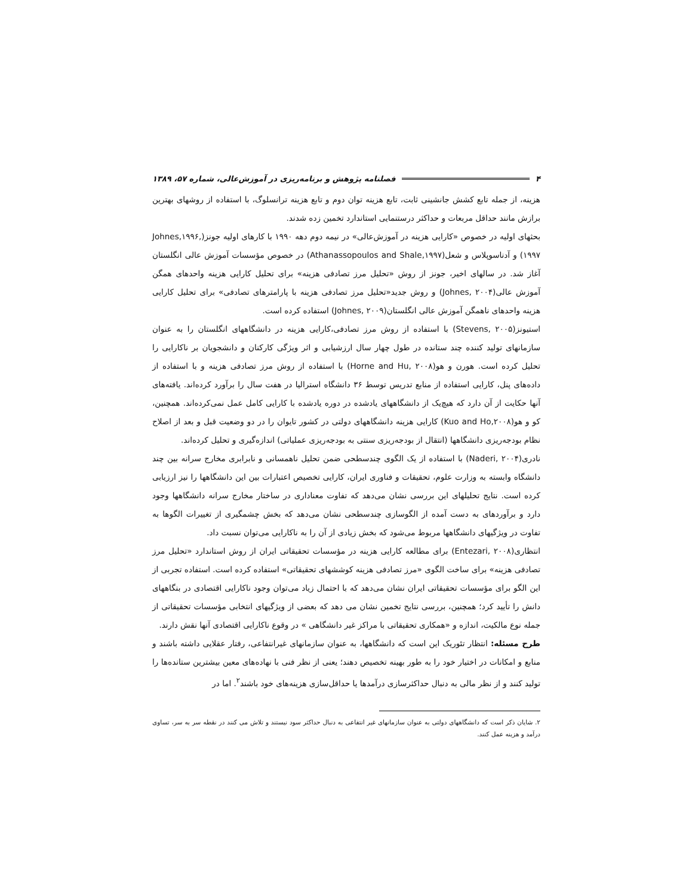۴ فصلنامه پژوهش و برنامه‌ریزی در آموزش‌عالی، شماره ۵۷، ۱۳۸۹
هزینه، از جمله تابع کشش جانشینی ثابت، تابع هزینه توان دوم و تابع هزینه ترانسلوگ، با استفاده از روشهای بهترین برازش مانند حداقل مربعات و حداکثر درستنمایی استاندارد تخمین زده شدند.
بحثهای اولیه در خصوص «کارایی هزینه در آموزش‌عالی» در نیمه دوم دهه ۱۹۹۰ با کارهای اولیه جونز(Johnes,۱۹۹۶, ۱۹۹۷) و آدناسوپلاس و شعل(Athanassopoulos and Shale,۱۹۹۷) در خصوص مؤسسات آموزش عالی انگلستان آغاز شد. در سالهای اخیر، جونز از روش «تحلیل مرز تصادفی هزینه» برای تحلیل کارایی هزینه واحدهای همگن آموزش عالی(Johnes, ۲۰۰۴) و روش جدید«تحلیل مرز تصادفی هزینه با پارامترهای تصادفی» برای تحلیل کارایی هزینه واحدهای ناهمگن آموزش عالی انگلستان(Johnes, ۲۰۰۹) استفاده کرده است.
استیونز(Stevens, ۲۰۰۵) با استفاده از روش مرز تصادفی،کارایی هزینه در دانشگاههای انگلستان را به عنوان سازمانهای تولید کننده چند ستانده در طول چهار سال ارزشیابی و اثر ویژگی کارکنان و دانشجویان بر ناکارایی را تحلیل کرده است. هورن و هو(Horne and Hu, ۲۰۰۸) با استفاده از روش مرز تصادفی هزینه و با استفاده از داده‌های پنل، کارایی استفاده از منابع تدریس توسط ۳۶ دانشگاه استرالیا در هفت سال را برآورد کرده‌اند. یافته‌های آنها حکایت از آن دارد که هیچ‌یک از دانشگاههای یادشده در دوره یادشده با کارایی کامل عمل نمی‌کرده‌اند. همچنین، کو و هو(Kuo and Ho,۲۰۰۸) کارایی هزینه دانشگاههای دولتی در کشور تایوان را در دو وضعیت قبل و بعد از اصلاح نظام بودجه‌ریزی دانشگاهها (انتقال از بودجه‌ریزی سنتی به بودجه‌ریزی عملیاتی) اندازه‌گیری و تحلیل کرده‌اند.
نادری(Naderi, ۲۰۰۴) با استفاده از یک الگوی چندسطحی ضمن تحلیل ناهمسانی و نابرابری مخارج سرانه بین چند دانشگاه وابسته به وزارت علوم، تحقیقات و فناوری ایران، کارایی تخصیص اعتبارات بین این دانشگاهها را نیز ارزیابی کرده است. نتایج تحلیلهای این بررسی نشان می‌دهد که تفاوت معناداری در ساختار مخارج سرانه دانشگاهها وجود دارد و برآوردهای به دست آمده از الگوسازی چندسطحی نشان می‌دهد که بخش چشمگیری از تغییرات الگوها به تفاوت در ویژگیهای دانشگاهها مربوط می‌شود که بخش زیادی از آن را به ناکارایی می‌توان نسبت داد.
انتظاری(Entezari, ۲۰۰۸) برای مطالعه کارایی هزینه در مؤسسات تحقیقاتی ایران از روش استاندارد «تحلیل مرز تصادفی هزینه» برای ساخت الگوی «مرز تصادفی هزینه کوششهای تحقیقاتی» استفاده کرده است. استفاده تجربی از این الگو برای مؤسسات تحقیقاتی ایران نشان می‌دهد که با احتمال زیاد می‌توان وجود ناکارایی اقتصادی در بنگاههای دانش را تأیید کرد؛ همچنین، بررسی نتایج تخمین نشان می دهد که بعضی از ویژگیهای انتخابی مؤسسات تحقیقاتی از جمله نوع مالکیت، اندازه و «همکاری تحقیقاتی با مراکز غیر دانشگاهی » در وقوع ناکارایی اقتصادی آنها نقش دارند.
طرح مسئله: انتظار تئوریک این است که دانشگاهها، به عنوان سازمانهای غیرانتفاعی، رفتار عقلایی داشته باشند و منابع و امکانات در اختیار خود را به طور بهینه تخصیص دهند؛ یعنی از نظر فنی با نهاده‌های معین بیشترین ستانده‌ها را تولید کنند و از نظر مالی به دنبال حداکثرسازی درآمدها یا حداقل‌سازی هزینه‌های خود باشند<sup>۲</sup>. اما در
۲. شایان ذکر است که دانشگاههای دولتی به عنوان سازمانهای غیر انتفاعی به دنبال حداکثر سود نیستند و تلاش می کنند در نقطه سر به سر، تساوی درآمد و هزینه عمل کنند.